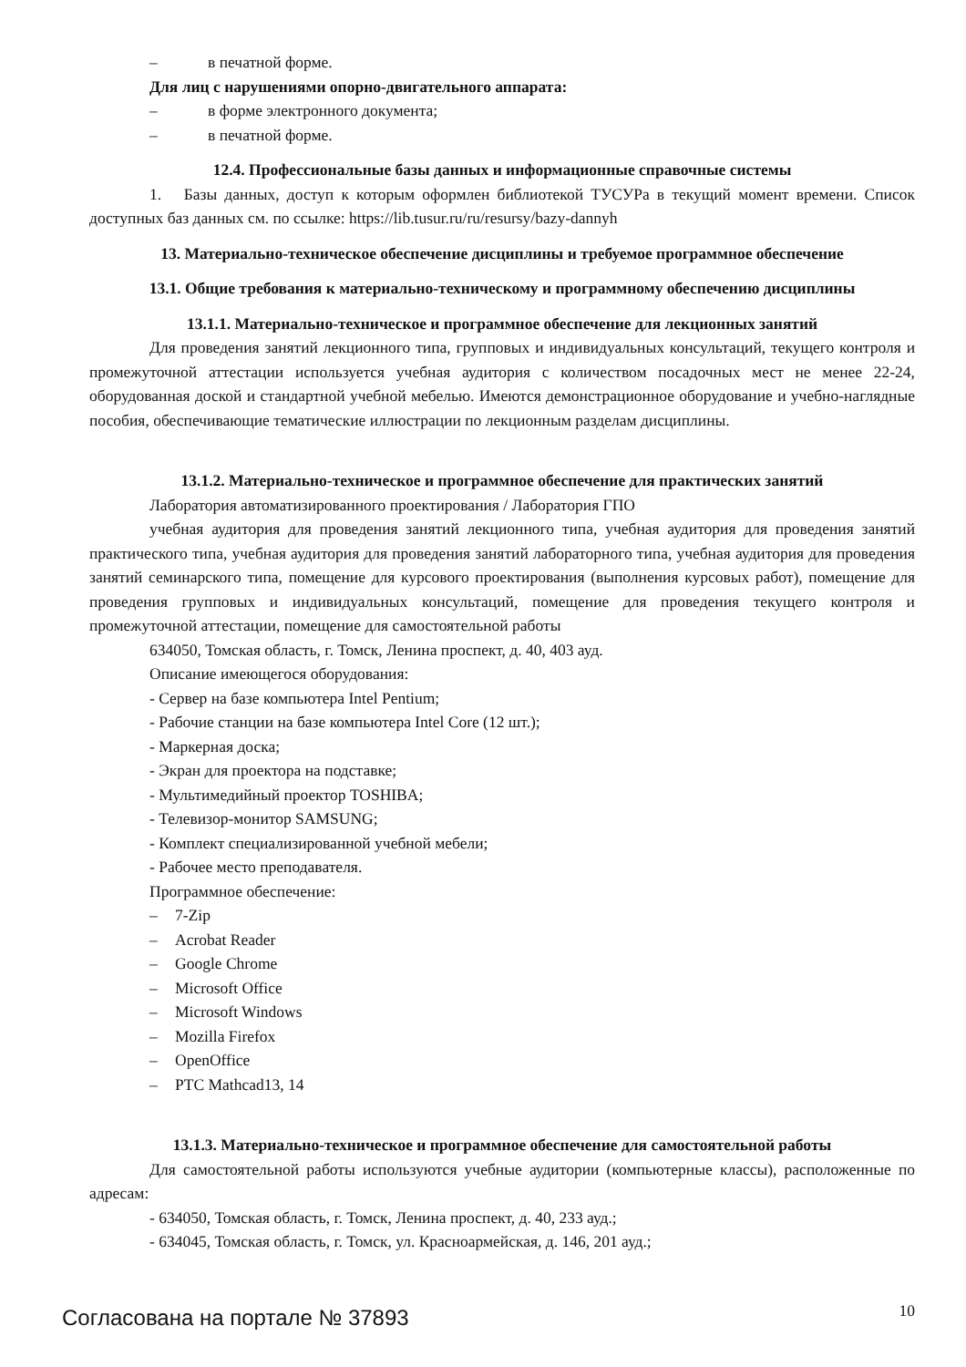– в печатной форме.
Для лиц с нарушениями опорно-двигательного аппарата:
– в форме электронного документа;
– в печатной форме.
12.4. Профессиональные базы данных и информационные справочные системы
1. Базы данных, доступ к которым оформлен библиотекой ТУСУРа в текущий момент времени. Список доступных баз данных см. по ссылке: https://lib.tusur.ru/ru/resursy/bazy-dannyh
13. Материально-техническое обеспечение дисциплины и требуемое программное обеспечение
13.1. Общие требования к материально-техническому и программному обеспечению дисциплины
13.1.1. Материально-техническое и программное обеспечение для лекционных занятий
Для проведения занятий лекционного типа, групповых и индивидуальных консультаций, текущего контроля и промежуточной аттестации используется учебная аудитория с количеством посадочных мест не менее 22-24, оборудованная доской и стандартной учебной мебелью. Имеются демонстрационное оборудование и учебно-наглядные пособия, обеспечивающие тематические иллюстрации по лекционным разделам дисциплины.
13.1.2. Материально-техническое и программное обеспечение для практических занятий
Лаборатория автоматизированного проектирования / Лаборатория ГПО
учебная аудитория для проведения занятий лекционного типа, учебная аудитория для проведения занятий практического типа, учебная аудитория для проведения занятий лабораторного типа, учебная аудитория для проведения занятий семинарского типа, помещение для курсового проектирования (выполнения курсовых работ), помещение для проведения групповых и индивидуальных консультаций, помещение для проведения текущего контроля и промежуточной аттестации, помещение для самостоятельной работы
634050, Томская область, г. Томск, Ленина проспект, д. 40, 403 ауд.
Описание имеющегося оборудования:
- Сервер на базе компьютера Intel Pentium;
- Рабочие станции на базе компьютера Intel Core (12 шт.);
- Маркерная доска;
- Экран для проектора на подставке;
- Мультимедийный проектор TOSHIBA;
- Телевизор-монитор SAMSUNG;
- Комплект специализированной учебной мебели;
- Рабочее место преподавателя.
Программное обеспечение:
– 7-Zip
– Acrobat Reader
– Google Chrome
– Microsoft Office
– Microsoft Windows
– Mozilla Firefox
– OpenOffice
– PTC Mathcad13, 14
13.1.3. Материально-техническое и программное обеспечение для самостоятельной работы
Для самостоятельной работы используются учебные аудитории (компьютерные классы), расположенные по адресам:
- 634050, Томская область, г. Томск, Ленина проспект, д. 40, 233 ауд.;
- 634045, Томская область, г. Томск, ул. Красноармейская, д. 146, 201 ауд.;
Согласована на портале № 37893 10